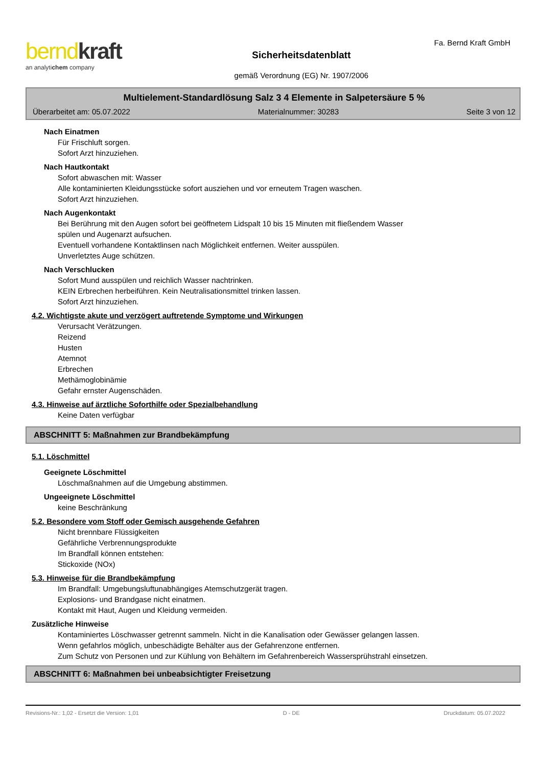berndkraft
an analytichem company
Sicherheitsdatenblatt
gemäß Verordnung (EG) Nr. 1907/2006
Fa. Bernd Kraft GmbH
Multielement-Standardlösung Salz 3 4 Elemente in Salpetersäure 5 %
Überarbeitet am: 05.07.2022 Materialnummer: 30283 Seite 3 von 12
Nach Einatmen
Für Frischluft sorgen.
Sofort Arzt hinzuziehen.
Nach Hautkontakt
Sofort abwaschen mit: Wasser
Alle kontaminierten Kleidungsstücke sofort ausziehen und vor erneutem Tragen waschen.
Sofort Arzt hinzuziehen.
Nach Augenkontakt
Bei Berührung mit den Augen sofort bei geöffnetem Lidspalt 10 bis 15 Minuten mit fließendem Wasser
spülen und Augenarzt aufsuchen.
Eventuell vorhandene Kontaktlinsen nach Möglichkeit entfernen. Weiter ausspülen.
Unverletztes Auge schützen.
Nach Verschlucken
Sofort Mund ausspülen und reichlich Wasser nachtrinken.
KEIN Erbrechen herbeiführen. Kein Neutralisationsmittel trinken lassen.
Sofort Arzt hinzuziehen.
4.2. Wichtigste akute und verzögert auftretende Symptome und Wirkungen
Verursacht Verätzungen.
Reizend
Husten
Atemnot
Erbrechen
Methämoglobinämie
Gefahr ernster Augenschäden.
4.3. Hinweise auf ärztliche Soforthilfe oder Spezialbehandlung
Keine Daten verfügbar
ABSCHNITT 5: Maßnahmen zur Brandbekämpfung
5.1. Löschmittel
Geeignete Löschmittel
Löschmaßnahmen auf die Umgebung abstimmen.
Ungeeignete Löschmittel
keine Beschränkung
5.2. Besondere vom Stoff oder Gemisch ausgehende Gefahren
Nicht brennbare Flüssigkeiten
Gefährliche Verbrennungsprodukte
Im Brandfall können entstehen:
Stickoxide (NOx)
5.3. Hinweise für die Brandbekämpfung
Im Brandfall: Umgebungsluftunabhängiges Atemschutzgerät tragen.
Explosions- und Brandgase nicht einatmen.
Kontakt mit Haut, Augen und Kleidung vermeiden.
Zusätzliche Hinweise
Kontaminiertes Löschwasser getrennt sammeln. Nicht in die Kanalisation oder Gewässer gelangen lassen.
Wenn gefahrlos möglich, unbeschädigte Behälter aus der Gefahrenzone entfernen.
Zum Schutz von Personen und zur Kühlung von Behältern im Gefahrenbereich Wassersprühstrahl einsetzen.
ABSCHNITT 6: Maßnahmen bei unbeabsichtigter Freisetzung
Revisions-Nr.: 1,02 - Ersetzt die Version: 1,01 D - DE Druckdatum: 05.07.2022